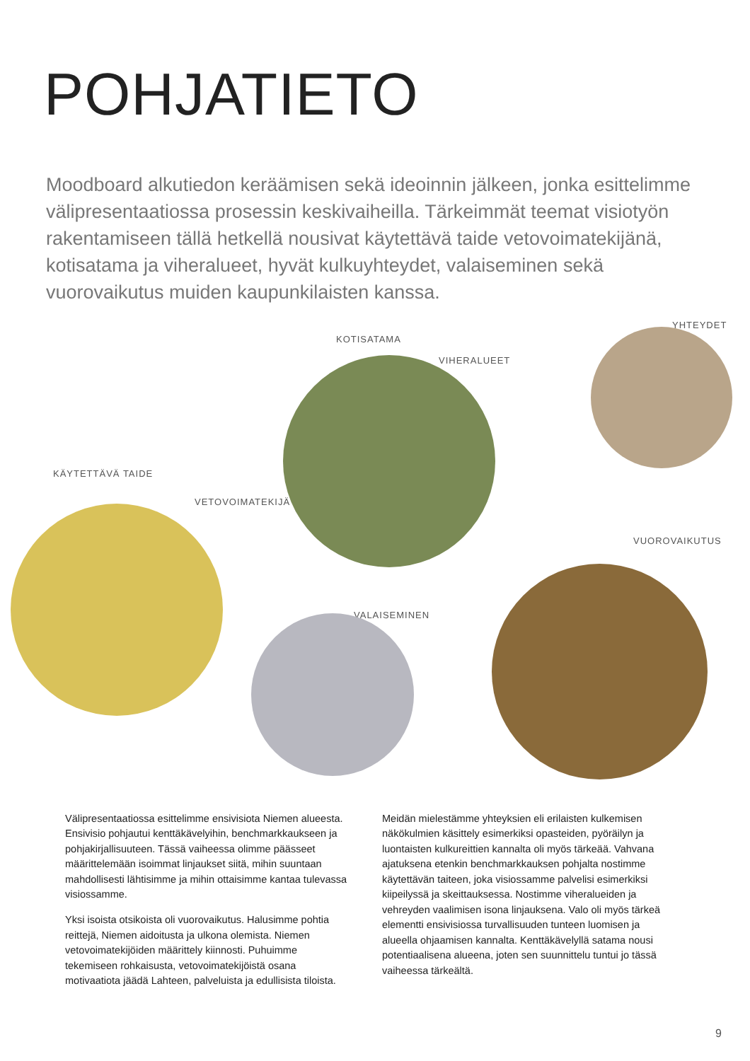POHJATIETO
Moodboard alkutiedon keräämisen sekä ideoinnin jälkeen, jonka esittelimme välipresentaatiossa prosessin keskivaiheilla. Tärkeimmät teemat visiotyön rakentamiseen tällä hetkellä nousivat käytettävä taide vetovoimatekijänä, kotisatama ja viheralueet, hyvät kulkuyhteydet, valaiseminen sekä vuorovaikutus muiden kaupunkilaisten kanssa.
KOTISATAMA
VIHERALUEET
YHTEYDET
KÄYTETTÄVÄ TAIDE
VETOVOIMATEKIJÄ
VALAISEMINEN
VUOROVAIKUTUS
Välipresentaatiossa esittelimme ensivisiota Niemen alueesta. Ensivisio pohjautui kenttäkävelyihin, benchmarkkaukseen ja pohjakirjallisuuteen. Tässä vaiheessa olimme päässeet määrittelemään isoimmat linjaukset siitä, mihin suuntaan mahdollisesti lähtisimme ja mihin ottaisimme kantaa tulevassa visiossamme.
Yksi isoista otsikoista oli vuorovaikutus. Halusimme pohtia reittejä, Niemen aidoitusta ja ulkona olemista. Niemen vetovoimatekijöiden määrittely kiinnosti. Puhuimme tekemiseen rohkaisusta, vetovoimatekijöistä osana motivaatiota jäädä Lahteen, palveluista ja edullisista tiloista.
Meidän mielestämme yhteyksien eli erilaisten kulkemisen näkökulmien käsittely esimerkiksi opasteiden, pyöräilyn ja luontaisten kulkureittien kannalta oli myös tärkeää. Vahvana ajatuksena etenkin benchmarkkauksen pohjalta nostimme käytettävän taiteen, joka visiossamme palvelisi esimerkiksi kiipeilyssä ja skeittauksessa. Nostimme viheralueiden ja vehreyden vaalimisen isona linjauksena. Valo oli myös tärkeä elementti ensivisiossa turvallisuuden tunteen luomisen ja alueella ohjaamisen kannalta. Kenttäkävelyllä satama nousi potentiaalisena alueena, joten sen suunnittelu tuntui jo tässä vaiheessa tärkeältä.
9